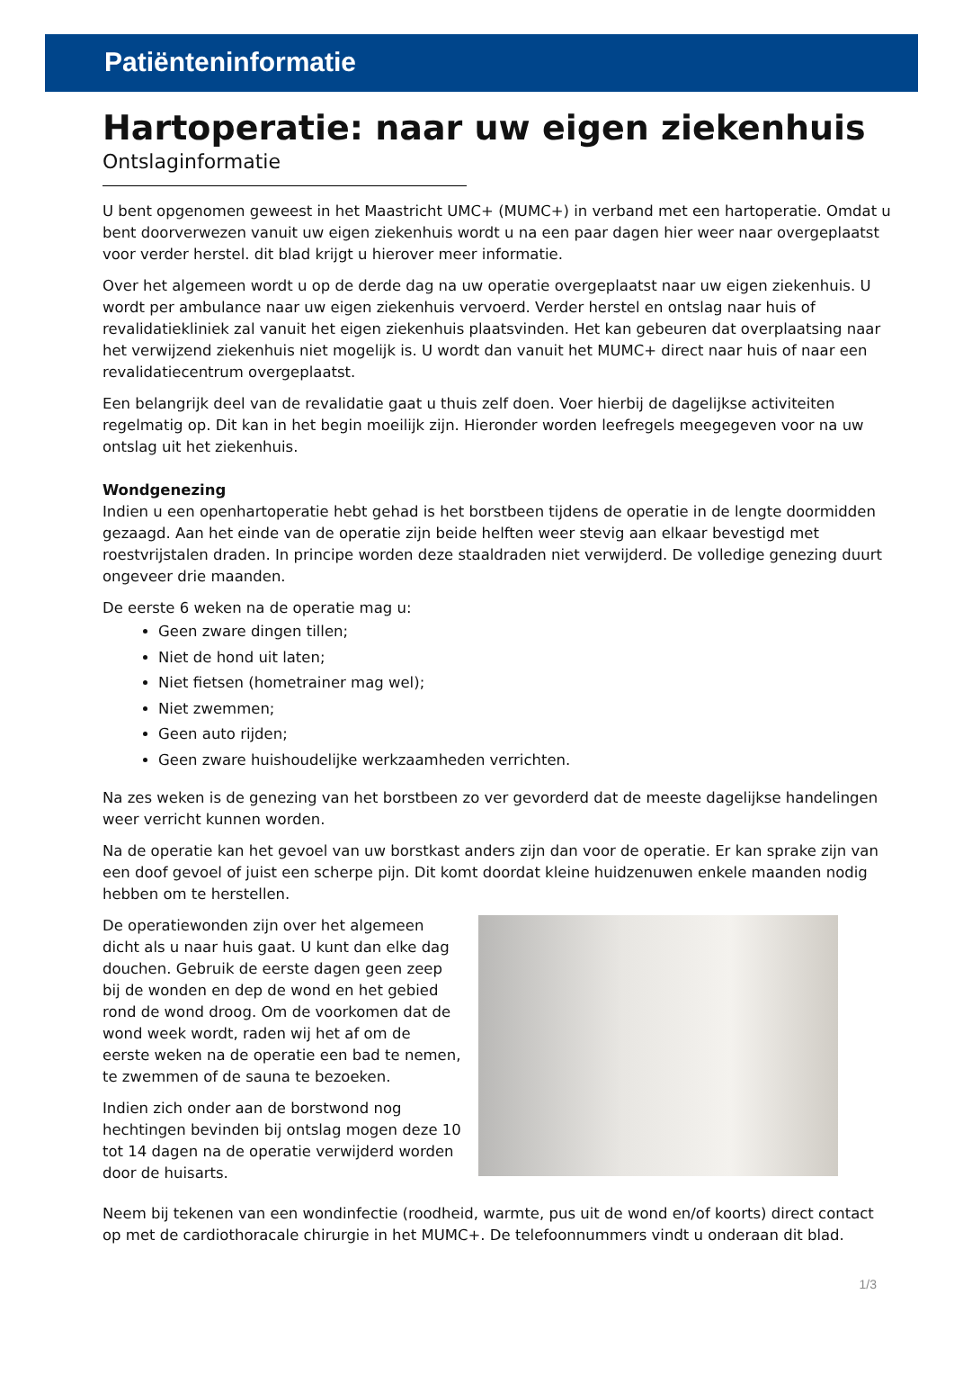Patiënteninformatie
Hartoperatie: naar uw eigen ziekenhuis
Ontslaginformatie
U bent opgenomen geweest in het Maastricht UMC+ (MUMC+) in verband met een hartoperatie. Omdat u bent doorverwezen vanuit uw eigen ziekenhuis wordt u na een paar dagen hier weer naar overgeplaatst voor verder herstel. dit blad krijgt u hierover meer informatie.
Over het algemeen wordt u op de derde dag na uw operatie overgeplaatst naar uw eigen ziekenhuis. U wordt per ambulance naar uw eigen ziekenhuis vervoerd. Verder herstel en ontslag naar huis of revalidatiekliniek zal vanuit het eigen ziekenhuis plaatsvinden. Het kan gebeuren dat overplaatsing naar het verwijzend ziekenhuis niet mogelijk is. U wordt dan vanuit het MUMC+ direct naar huis of naar een revalidatiecentrum overgeplaatst.
Een belangrijk deel van de revalidatie gaat u thuis zelf doen. Voer hierbij de dagelijkse activiteiten regelmatig op. Dit kan in het begin moeilijk zijn. Hieronder worden leefregels meegegeven voor na uw ontslag uit het ziekenhuis.
Wondgenezing
Indien u een openhartoperatie hebt gehad is het borstbeen tijdens de operatie in de lengte doormidden gezaagd. Aan het einde van de operatie zijn beide helften weer stevig aan elkaar bevestigd met roestvrijstalen draden. In principe worden deze staaldraden niet verwijderd. De volledige genezing duurt ongeveer drie maanden.
De eerste 6 weken na de operatie mag u:
Geen zware dingen tillen;
Niet de hond uit laten;
Niet fietsen (hometrainer mag wel);
Niet zwemmen;
Geen auto rijden;
Geen zware huishoudelijke werkzaamheden verrichten.
Na zes weken is de genezing van het borstbeen zo ver gevorderd dat de meeste dagelijkse handelingen weer verricht kunnen worden.
Na de operatie kan het gevoel van uw borstkast anders zijn dan voor de operatie. Er kan sprake zijn van een doof gevoel of juist een scherpe pijn. Dit komt doordat kleine huidzenuwen enkele maanden nodig hebben om te herstellen.
De operatiewonden zijn over het algemeen dicht als u naar huis gaat. U kunt dan elke dag douchen. Gebruik de eerste dagen geen zeep bij de wonden en dep de wond en het gebied rond de wond droog. Om de voorkomen dat de wond week wordt, raden wij het af om de eerste weken na de operatie een bad te nemen, te zwemmen of de sauna te bezoeken.
Indien zich onder aan de borstwond nog hechtingen bevinden bij ontslag mogen deze 10 tot 14 dagen na de operatie verwijderd worden door de huisarts.
Neem bij tekenen van een wondinfectie (roodheid, warmte, pus uit de wond en/of koorts) direct contact op met de cardiothoracale chirurgie in het MUMC+. De telefoonnummers vindt u onderaan dit blad.
1/3